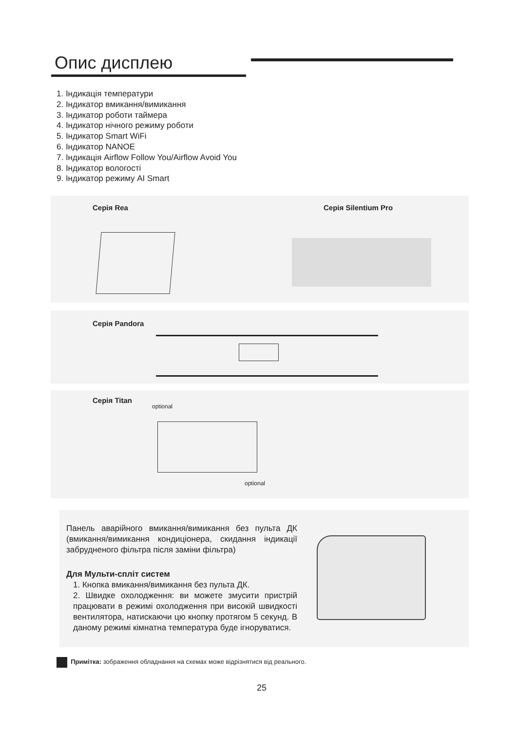Опис дисплею
1. Індикація температури
2. Індикатор вмикання/вимикання
3. Індикатор роботи таймера
4. Індикатор нічного режиму роботи
5. Індикатор Smart WiFi
6. Індикатор NANOE
7. Індикація Airflow Follow You/Airflow Avoid You
8. Індикатор вологості
9. Індикатор режиму AI Smart
Серія Rea Серія Silentium Pro
Серія Pandora
Серія Titan
optional
optional
Панель аварійного вмикання/вимикання без пульта ДК (вмикання/вимикання кондиціонера, скидання індикації забрудненого фільтра після заміни фільтра)
Для Мульти-спліт систем
1. Кнопка вмикання/вимикання без пульта ДК.
2. Швидке охолодження: ви можете змусити пристрій працювати в режимі охолодження при високій швидкості вентилятора, натискаючи цю кнопку протягом 5 секунд. В даному режимі кімнатна температура буде ігноруватися.
Примітка: зображення обладнання на схемах може відрізнятися від реального.
25